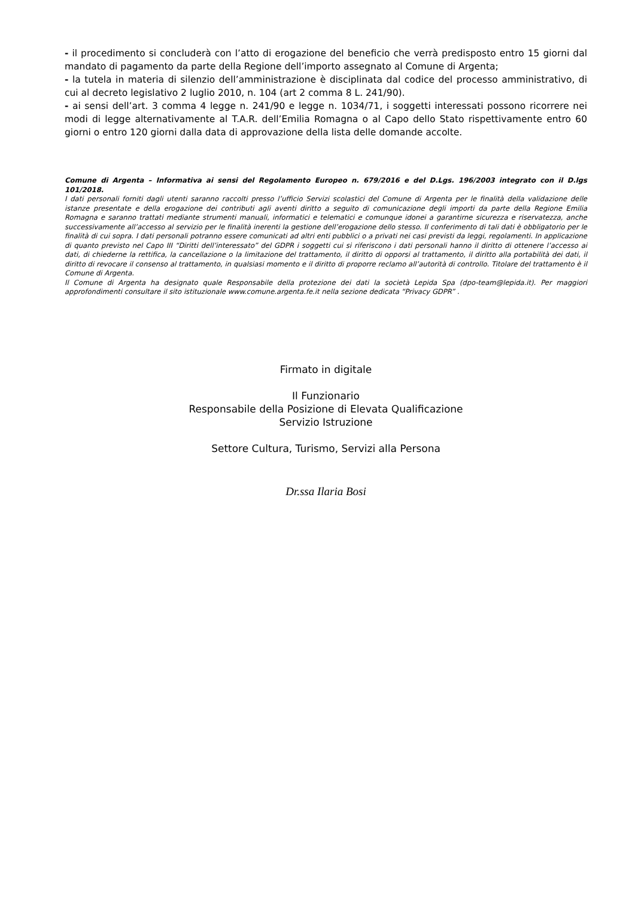- il procedimento si concluderà con l’atto di erogazione del beneficio che verrà predisposto entro 15 giorni dal mandato di pagamento da parte della Regione dell’importo assegnato al Comune di Argenta;
- la tutela in materia di silenzio dell’amministrazione è disciplinata dal codice del processo amministrativo, di cui al decreto legislativo 2 luglio 2010, n. 104 (art 2 comma 8 L. 241/90).
- ai sensi dell’art. 3 comma 4 legge n. 241/90 e legge n. 1034/71, i soggetti interessati possono ricorrere nei modi di legge alternativamente al T.A.R. dell’Emilia Romagna o al Capo dello Stato rispettivamente entro 60 giorni o entro 120 giorni dalla data di approvazione della lista delle domande accolte.
Comune di Argenta – Informativa ai sensi del Regolamento Europeo n. 679/2016 e del D.Lgs. 196/2003 integrato con il D.lgs 101/2018.
I dati personali forniti dagli utenti saranno raccolti presso l’ufficio Servizi scolastici del Comune di Argenta per le finalità della validazione delle istanze presentate e della erogazione dei contributi agli aventi diritto a seguito di comunicazione degli importi da parte della Regione Emilia Romagna e saranno trattati mediante strumenti manuali, informatici e telematici e comunque idonei a garantirne sicurezza e riservatezza, anche successivamente all’accesso al servizio per le finalità inerenti la gestione dell’erogazione dello stesso. Il conferimento di tali dati è obbligatorio per le finalità di cui sopra. I dati personali potranno essere comunicati ad altri enti pubblici o a privati nei casi previsti da leggi, regolamenti. In applicazione di quanto previsto nel Capo III “Diritti dell’interessato” del GDPR i soggetti cui si riferiscono i dati personali hanno il diritto di ottenere l’accesso ai dati, di chiederne la rettifica, la cancellazione o la limitazione del trattamento, il diritto di opporsi al trattamento, il diritto alla portabilità dei dati, il diritto di revocare il consenso al trattamento, in qualsiasi momento e il diritto di proporre reclamo all’autorità di controllo. Titolare del trattamento è il Comune di Argenta.
Il Comune di Argenta ha designato quale Responsabile della protezione dei dati la società Lepida Spa (dpo-team@lepida.it). Per maggiori approfondimenti consultare il sito istituzionale www.comune.argenta.fe.it nella sezione dedicata “Privacy GDPR” .
Firmato in digitale
Il Funzionario
Responsabile della Posizione di Elevata Qualificazione
Servizio Istruzione
Settore Cultura, Turismo, Servizi alla Persona
Dr.ssa Ilaria Bosi